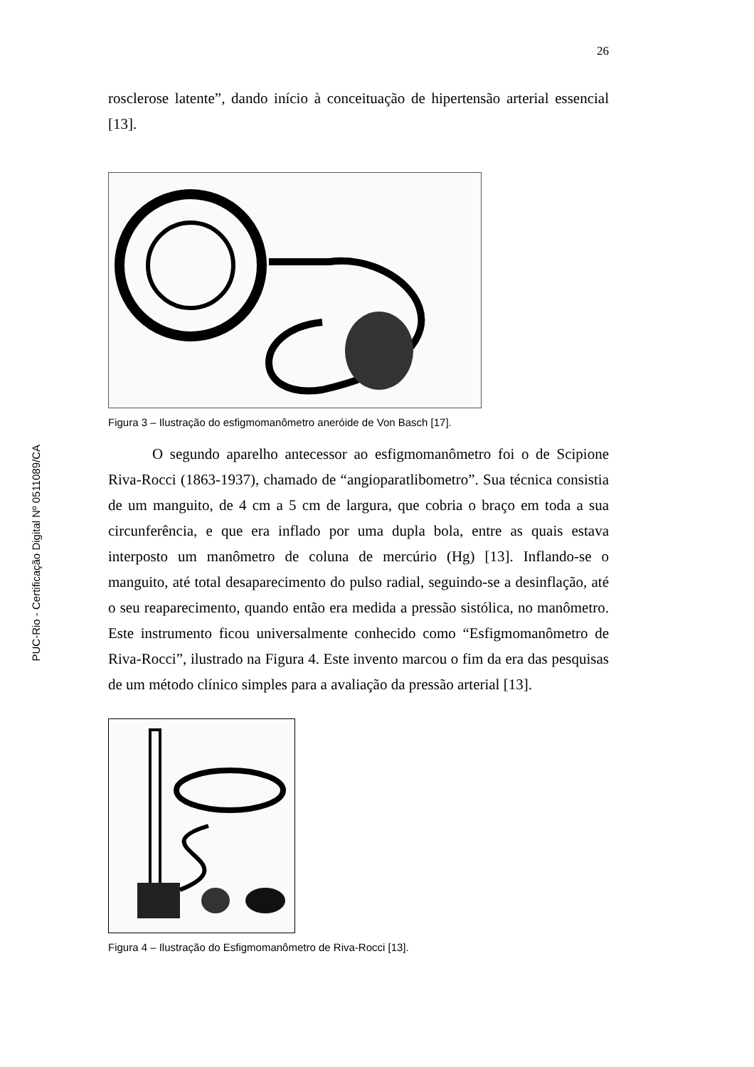PUC-Rio - Certificação Digital Nº 0511089/CA
26
rosclerose latente”, dando início à conceituação de hipertensão arterial essencial [13].
Figura 3 – Ilustração do esfigmomanômetro aneróide de Von Basch [17].
O segundo aparelho antecessor ao esfigmomanômetro foi o de Scipione Riva-Rocci (1863-1937), chamado de “angioparatlibometro”. Sua técnica consistia de um manguito, de 4 cm a 5 cm de largura, que cobria o braço em toda a sua circunferência, e que era inflado por uma dupla bola, entre as quais estava interposto um manômetro de coluna de mercúrio (Hg) [13]. Inflando-se o manguito, até total desaparecimento do pulso radial, seguindo-se a desinflação, até o seu reaparecimento, quando então era medida a pressão sistólica, no manômetro. Este instrumento ficou universalmente conhecido como “Esfigmomanômetro de Riva-Rocci”, ilustrado na Figura 4. Este invento marcou o fim da era das pesquisas de um método clínico simples para a avaliação da pressão arterial [13].
Figura 4 – Ilustração do Esfigmomanômetro de Riva-Rocci [13].